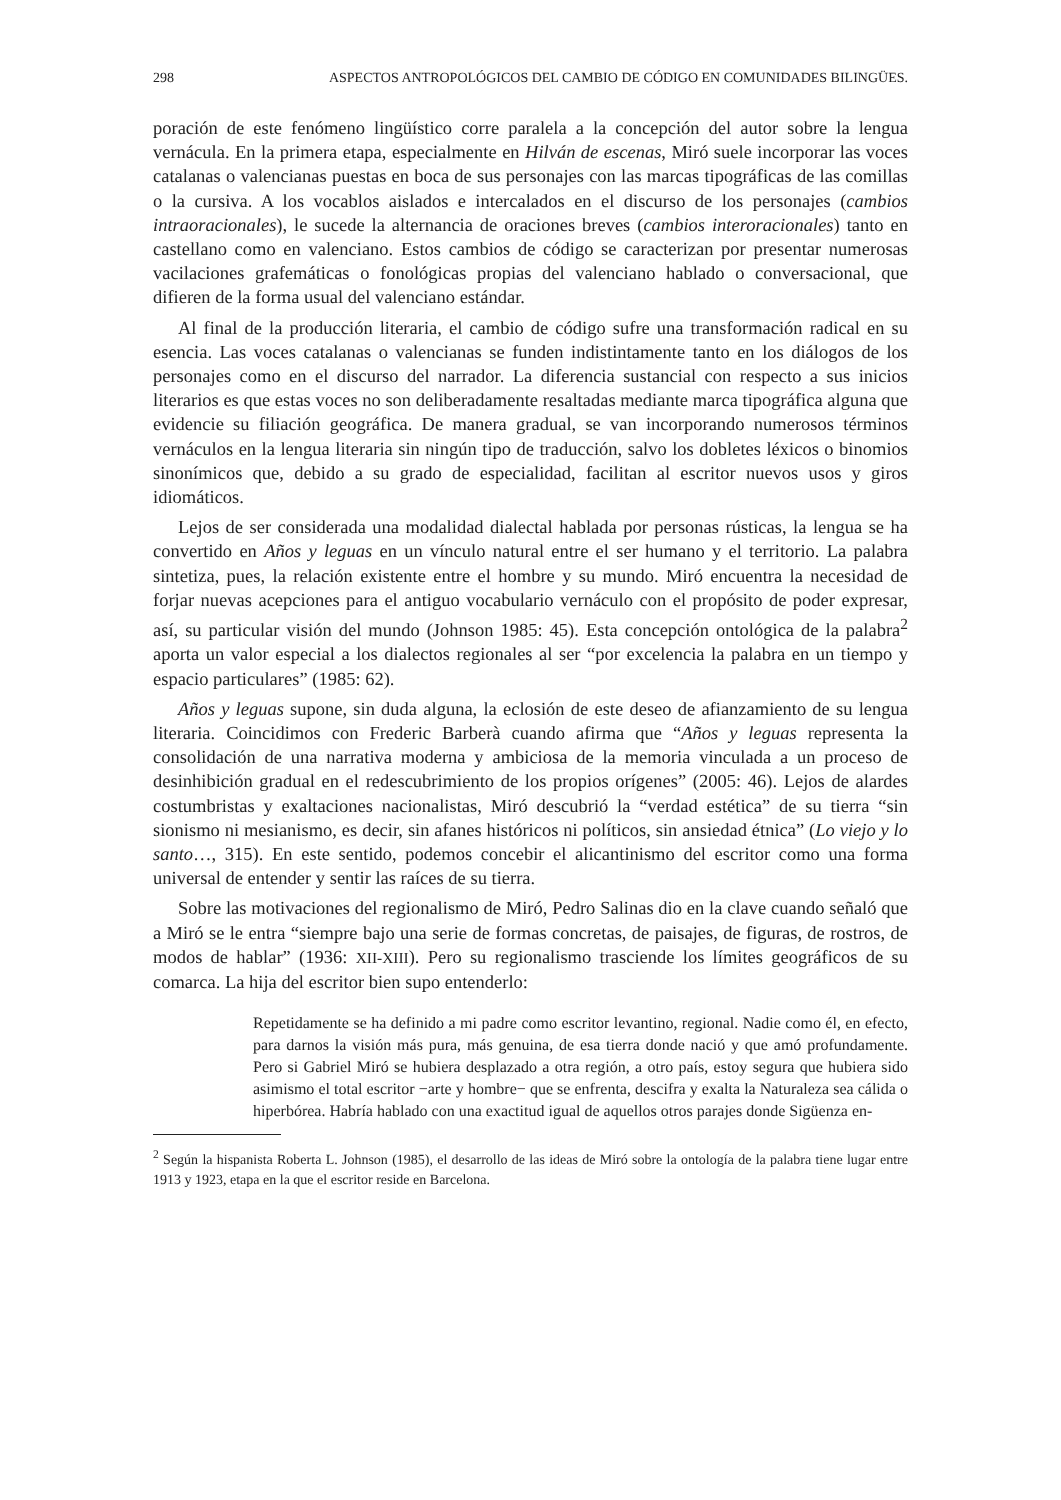298 ASPECTOS ANTROPOLÓGICOS DEL CAMBIO DE CÓDIGO EN COMUNIDADES BILINGÜES.
poración de este fenómeno lingüístico corre paralela a la concepción del autor sobre la lengua vernácula. En la primera etapa, especialmente en Hilván de escenas, Miró suele incorporar las voces catalanas o valencianas puestas en boca de sus personajes con las marcas tipográficas de las comillas o la cursiva. A los vocablos aislados e intercalados en el discurso de los personajes (cambios intraoracionales), le sucede la alternancia de oraciones breves (cambios interoracionales) tanto en castellano como en valenciano. Estos cambios de código se caracterizan por presentar numerosas vacilaciones grafemáticas o fonológicas propias del valenciano hablado o conversacional, que difieren de la forma usual del valenciano estándar.
Al final de la producción literaria, el cambio de código sufre una transformación radical en su esencia. Las voces catalanas o valencianas se funden indistintamente tanto en los diálogos de los personajes como en el discurso del narrador. La diferencia sustancial con respecto a sus inicios literarios es que estas voces no son deliberadamente resaltadas mediante marca tipográfica alguna que evidencie su filiación geográfica. De manera gradual, se van incorporando numerosos términos vernáculos en la lengua literaria sin ningún tipo de traducción, salvo los dobletes léxicos o binomios sinonímicos que, debido a su grado de especialidad, facilitan al escritor nuevos usos y giros idiomáticos.
Lejos de ser considerada una modalidad dialectal hablada por personas rústicas, la lengua se ha convertido en Años y leguas en un vínculo natural entre el ser humano y el territorio. La palabra sintetiza, pues, la relación existente entre el hombre y su mundo. Miró encuentra la necesidad de forjar nuevas acepciones para el antiguo vocabulario vernáculo con el propósito de poder expresar, así, su particular visión del mundo (Johnson 1985: 45). Esta concepción ontológica de la palabra<sup>2</sup> aporta un valor especial a los dialectos regionales al ser “por excelencia la palabra en un tiempo y espacio particulares” (1985: 62).
Años y leguas supone, sin duda alguna, la eclosión de este deseo de afianzamiento de su lengua literaria. Coincidimos con Frederic Barberà cuando afirma que “Años y leguas representa la consolidación de una narrativa moderna y ambiciosa de la memoria vinculada a un proceso de desinhibición gradual en el redescubrimiento de los propios orígenes” (2005: 46). Lejos de alardes costumbristas y exaltaciones nacionalistas, Miró descubrió la “verdad estética” de su tierra “sin sionismo ni mesianismo, es decir, sin afanes históricos ni políticos, sin ansiedad étnica” (Lo viejo y lo santo…, 315). En este sentido, podemos concebir el alicantinismo del escritor como una forma universal de entender y sentir las raíces de su tierra.
Sobre las motivaciones del regionalismo de Miró, Pedro Salinas dio en la clave cuando señaló que a Miró se le entra “siempre bajo una serie de formas concretas, de paisajes, de figuras, de rostros, de modos de hablar” (1936: XII-XIII). Pero su regionalismo trasciende los límites geográficos de su comarca. La hija del escritor bien supo entenderlo:
Repetidamente se ha definido a mi padre como escritor levantino, regional. Nadie como él, en efecto, para darnos la visión más pura, más genuina, de esa tierra donde nació y que amó profundamente. Pero si Gabriel Miró se hubiera desplazado a otra región, a otro país, estoy segura que hubiera sido asimismo el total escritor −arte y hombre− que se enfrenta, descifra y exalta la Naturaleza sea cálida o hiperbórea. Habría hablado con una exactitud igual de aquellos otros parajes donde Sigüenza en-
<sup>2</sup> Según la hispanista Roberta L. Johnson (1985), el desarrollo de las ideas de Miró sobre la ontología de la palabra tiene lugar entre 1913 y 1923, etapa en la que el escritor reside en Barcelona.